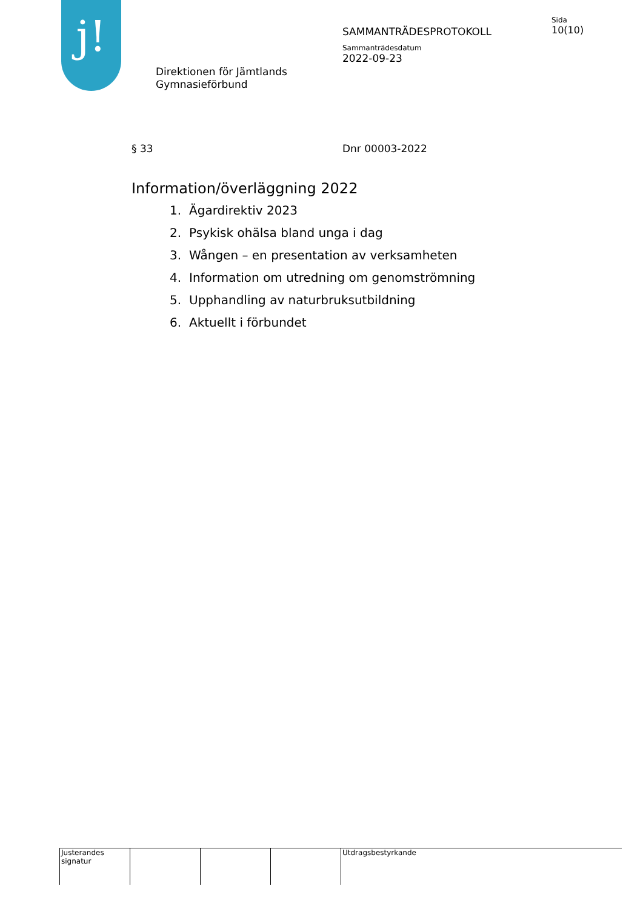j!
Direktionen för Jämtlands
Gymnasieförbund
SAMMANTRÄDESPROTOKOLL
Sammanträdesdatum
2022-09-23
Sida
10(10)
§ 33 Dnr 00003-2022
Information/överläggning 2022
1. Ägardirektiv 2023
2. Psykisk ohälsa bland unga i dag
3. Wången – en presentation av verksamheten
4. Information om utredning om genomströmning
5. Upphandling av naturbruksutbildning
6. Aktuellt i förbundet
Justerandes signatur
Utdragsbestyrkande